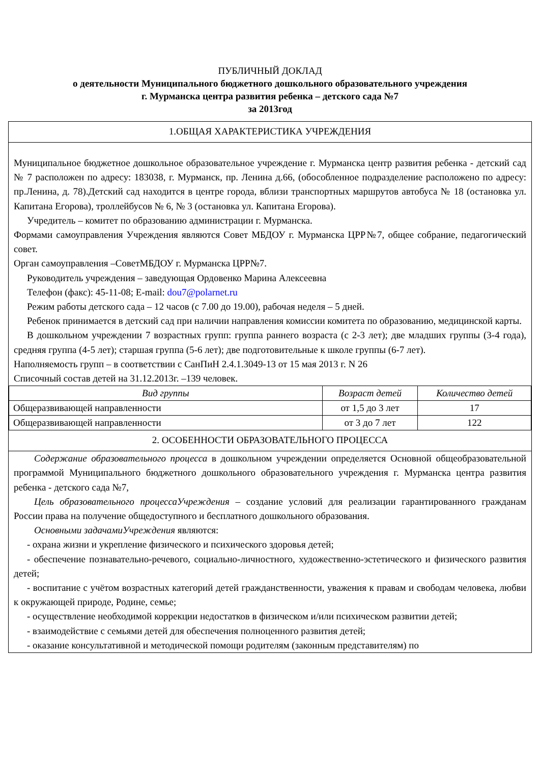ПУБЛИЧНЫЙ ДОКЛАД
о деятельности Муниципального бюджетного дошкольного образовательного учреждения
г. Мурманска центра развития ребенка – детского сада №7
за 2013год
1.ОБЩАЯ ХАРАКТЕРИСТИКА УЧРЕЖДЕНИЯ
Муниципальное бюджетное дошкольное образовательное учреждение г. Мурманска центр развития ребенка - детский сад № 7 расположен по адресу: 183038, г. Мурманск, пр. Ленина д.66, (обособленное подразделение расположено по адресу: пр.Ленина, д. 78).Детский сад находится в центре города, вблизи транспортных маршрутов автобуса № 18 (остановка ул. Капитана Егорова), троллейбусов № 6, № 3 (остановка ул. Капитана Егорова).
Учредитель – комитет по образованию администрации г. Мурманска.
Формами самоуправления Учреждения являются Совет МБДОУ г. Мурманска ЦРР№7, общее собрание, педагогический совет.
Орган самоуправления –СоветМБДОУ г. Мурманска ЦРР№7.
Руководитель учреждения – заведующая Ордовенко Марина Алексеевна
Телефон (факс): 45-11-08; E-mail: dou7@polarnet.ru
Режим работы детского сада – 12 часов (с 7.00 до 19.00), рабочая неделя – 5 дней.
Ребенок принимается в детский сад при наличии направления комиссии комитета по образованию, медицинской карты.
В дошкольном учреждении 7 возрастных групп: группа раннего возраста (с 2-3 лет); две младших группы (3-4 года), средняя группа (4-5 лет); старшая группа (5-6 лет); две подготовительные к школе группы (6-7 лет).
Наполняемость групп – в соответствии с СанПиН 2.4.1.3049-13 от 15 мая 2013 г. N 26
Списочный состав детей на 31.12.2013г. –139 человек.
| Вид группы | Возраст детей | Количество детей |
| --- | --- | --- |
| Общеразвивающей направленности | от 1,5 до 3 лет | 17 |
| Общеразвивающей направленности | от 3 до 7 лет | 122 |
2. ОСОБЕННОСТИ ОБРАЗОВАТЕЛЬНОГО ПРОЦЕССА
Содержание образовательного процесса в дошкольном учреждении определяется Основной общеобразовательной программой Муниципального бюджетного дошкольного образовательного учреждения г. Мурманска центра развития ребенка - детского сада №7,
Цель образовательного процессаУчреждения – создание условий для реализации гарантированного гражданам России права на получение общедоступного и бесплатного дошкольного образования.
Основными задачамиУчреждения являются:
- охрана жизни и укрепление физического и психического здоровья детей;
- обеспечение познавательно-речевого, социально-личностного, художественно-эстетического и физического развития детей;
- воспитание с учётом возрастных категорий детей гражданственности, уважения к правам и свободам человека, любви к окружающей природе, Родине, семье;
- осуществление необходимой коррекции недостатков в физическом и/или психическом развитии детей;
- взаимодействие с семьями детей для обеспечения полноценного развития детей;
- оказание консультативной и методической помощи родителям (законным представителям) по